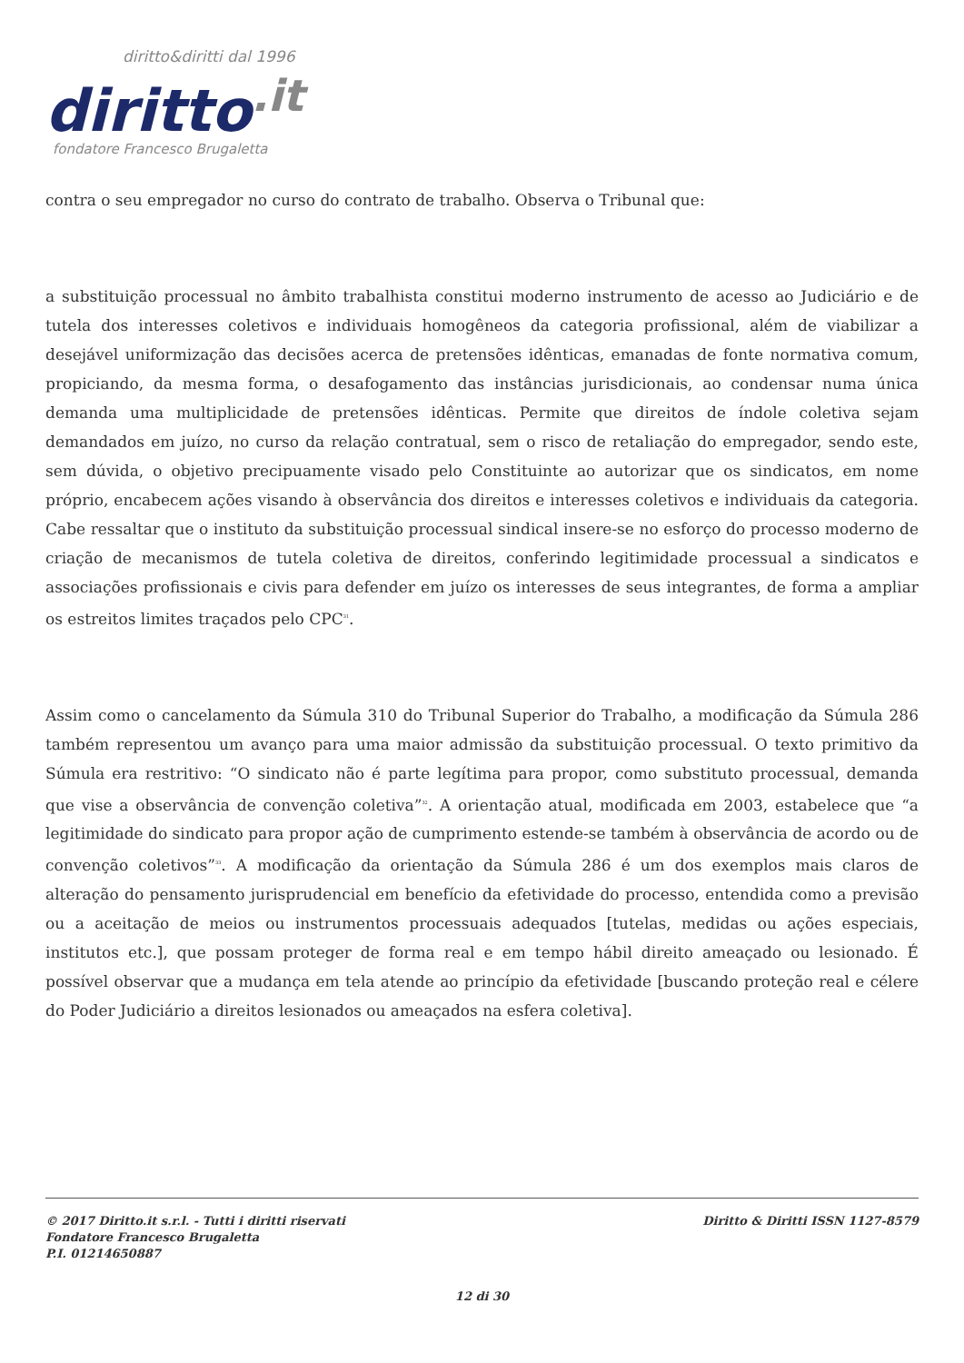diritto&diritti dal 1996
diritto.it
fondatore Francesco Brugaletta
contra o seu empregador no curso do contrato de trabalho. Observa o Tribunal que:
a substituição processual no âmbito trabalhista constitui moderno instrumento de acesso ao Judiciário e de tutela dos interesses coletivos e individuais homogêneos da categoria profissional, além de viabilizar a desejável uniformização das decisões acerca de pretensões idênticas, emanadas de fonte normativa comum, propiciando, da mesma forma, o desafogamento das instâncias jurisdicionais, ao condensar numa única demanda uma multiplicidade de pretensões idênticas. Permite que direitos de índole coletiva sejam demandados em juízo, no curso da relação contratual, sem o risco de retaliação do empregador, sendo este, sem dúvida, o objetivo precipuamente visado pelo Constituinte ao autorizar que os sindicatos, em nome próprio, encabecem ações visando à observância dos direitos e interesses coletivos e individuais da categoria. Cabe ressaltar que o instituto da substituição processual sindical insere-se no esforço do processo moderno de criação de mecanismos de tutela coletiva de direitos, conferindo legitimidade processual a sindicatos e associações profissionais e civis para defender em juízo os interesses de seus integrantes, de forma a ampliar os estreitos limites traçados pelo CPC<sup>31</sup>.
Assim como o cancelamento da Súmula 310 do Tribunal Superior do Trabalho, a modificação da Súmula 286 também representou um avanço para uma maior admissão da substituição processual. O texto primitivo da Súmula era restritivo: “O sindicato não é parte legítima para propor, como substituto processual, demanda que vise a observância de convenção coletiva”<sup>32</sup>. A orientação atual, modificada em 2003, estabelece que “a legitimidade do sindicato para propor ação de cumprimento estende-se também à observância de acordo ou de convenção coletivos”<sup>33</sup>. A modificação da orientação da Súmula 286 é um dos exemplos mais claros de alteração do pensamento jurisprudencial em benefício da efetividade do processo, entendida como a previsão ou a aceitação de meios ou instrumentos processuais adequados [tutelas, medidas ou ações especiais, institutos etc.], que possam proteger de forma real e em tempo hábil direito ameaçado ou lesionado. É possível observar que a mudança em tela atende ao princípio da efetividade [buscando proteção real e célere do Poder Judiciário a direitos lesionados ou ameaçados na esfera coletiva].
© 2017 Diritto.it s.r.l. - Tutti i diritti riservati
Fondatore Francesco Brugaletta
P.I. 01214650887
Diritto & Diritti ISSN 1127-8579
12 di 30